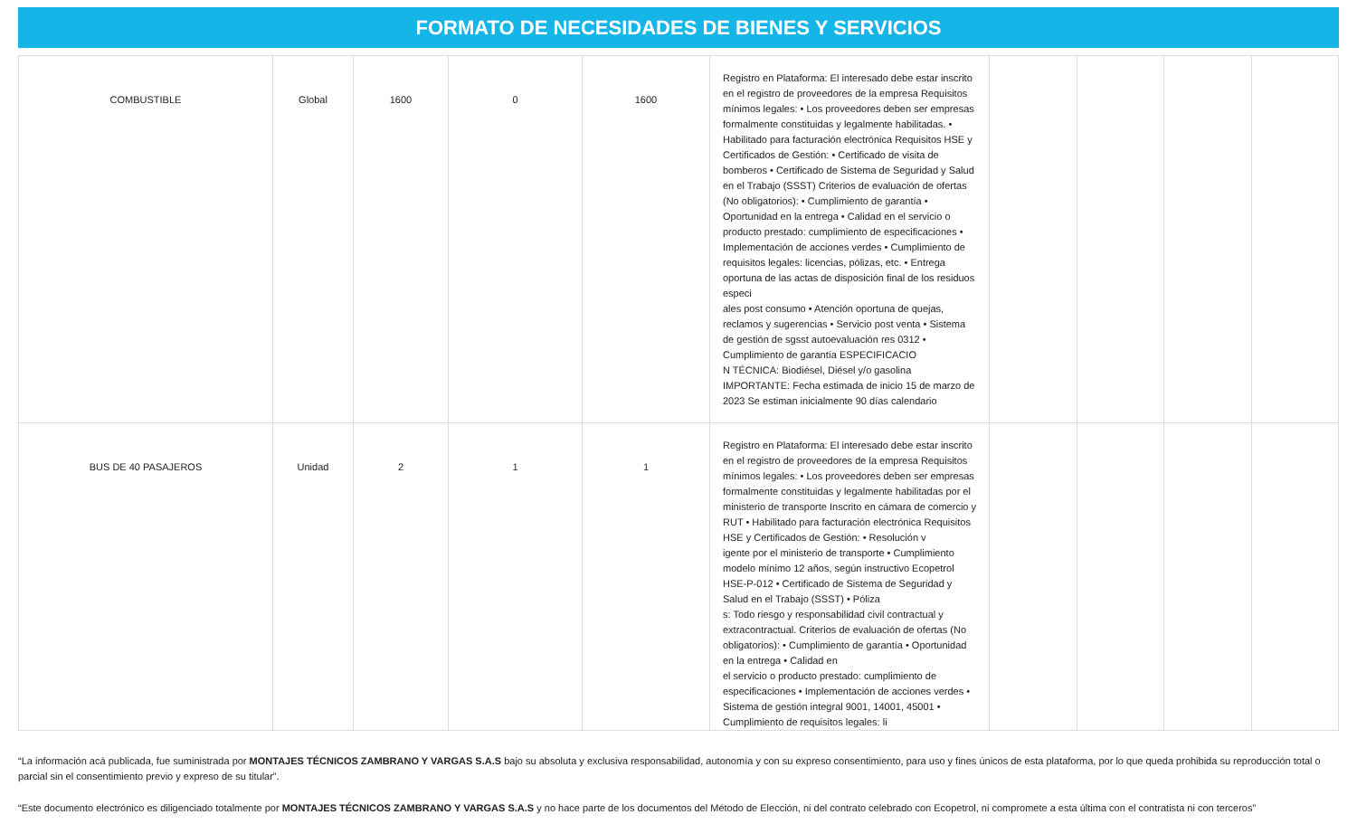FORMATO DE NECESIDADES DE BIENES Y SERVICIOS
| COMBUSTIBLE | Global | 1600 | 0 | 1600 | Registro en Plataforma: El interesado debe estar inscrito en el registro de proveedores de la empresa Requisitos mínimos legales: • Los proveedores deben ser empresas formalmente constituidas y legalmente habilitadas. • Habilitado para facturación electrónica Requisitos HSE y Certificados de Gestión: • Certificado de visita de bomberos • Certificado de Sistema de Seguridad y Salud en el Trabajo (SSST) Criterios de evaluación de ofertas (No obligatorios): • Cumplimiento de garantía • Oportunidad en la entrega • Calidad en el servicio o producto prestado: cumplimiento de especificaciones • Implementación de acciones verdes • Cumplimiento de requisitos legales: licencias, pólizas, etc. • Entrega oportuna de las actas de disposición final de los residuos especi ales post consumo • Atención oportuna de quejas, reclamos y sugerencias • Servicio post venta • Sistema de gestión de sgsst autoevaluación res 0312 • Cumplimiento de garantía ESPECIFICACIO N TÉCNICA: Biodiésel, Diésel y/o gasolina IMPORTANTE: Fecha estimada de inicio 15 de marzo de 2023 Se estiman inicialmente 90 días calendario | | | | |
| BUS DE 40 PASAJEROS | Unidad | 2 | 1 | 1 | Registro en Plataforma: El interesado debe estar inscrito en el registro de proveedores de la empresa Requisitos mínimos legales: • Los proveedores deben ser empresas formalmente constituidas y legalmente habilitadas por el ministerio de transporte Inscrito en cámara de comercio y RUT • Habilitado para facturación electrónica Requisitos HSE y Certificados de Gestión: • Resolución v igente por el ministerio de transporte • Cumplimiento modelo mínimo 12 años, según instructivo Ecopetrol HSE-P-012 • Certificado de Sistema de Seguridad y Salud en el Trabajo (SSST) • Póliza s: Todo riesgo y responsabilidad civil contractual y extracontractual. Criterios de evaluación de ofertas (No obligatorios): • Cumplimiento de garantía • Oportunidad en la entrega • Calidad en el servicio o producto prestado: cumplimiento de especificaciones • Implementación de acciones verdes • Sistema de gestión integral 9001, 14001, 45001 • Cumplimiento de requisitos legales: li | | | | |
“La información acá publicada, fue suministrada por MONTAJES TÉCNICOS ZAMBRANO Y VARGAS S.A.S bajo su absoluta y exclusiva responsabilidad, autonomía y con su expreso consentimiento, para uso y fines únicos de esta plataforma, por lo que queda prohibida su reproducción total o parcial sin el consentimiento previo y expreso de su titular”.
“Este documento electrónico es diligenciado totalmente por MONTAJES TÉCNICOS ZAMBRANO Y VARGAS S.A.S y no hace parte de los documentos del Método de Elección, ni del contrato celebrado con Ecopetrol, ni compromete a esta última con el contratista ni con terceros”